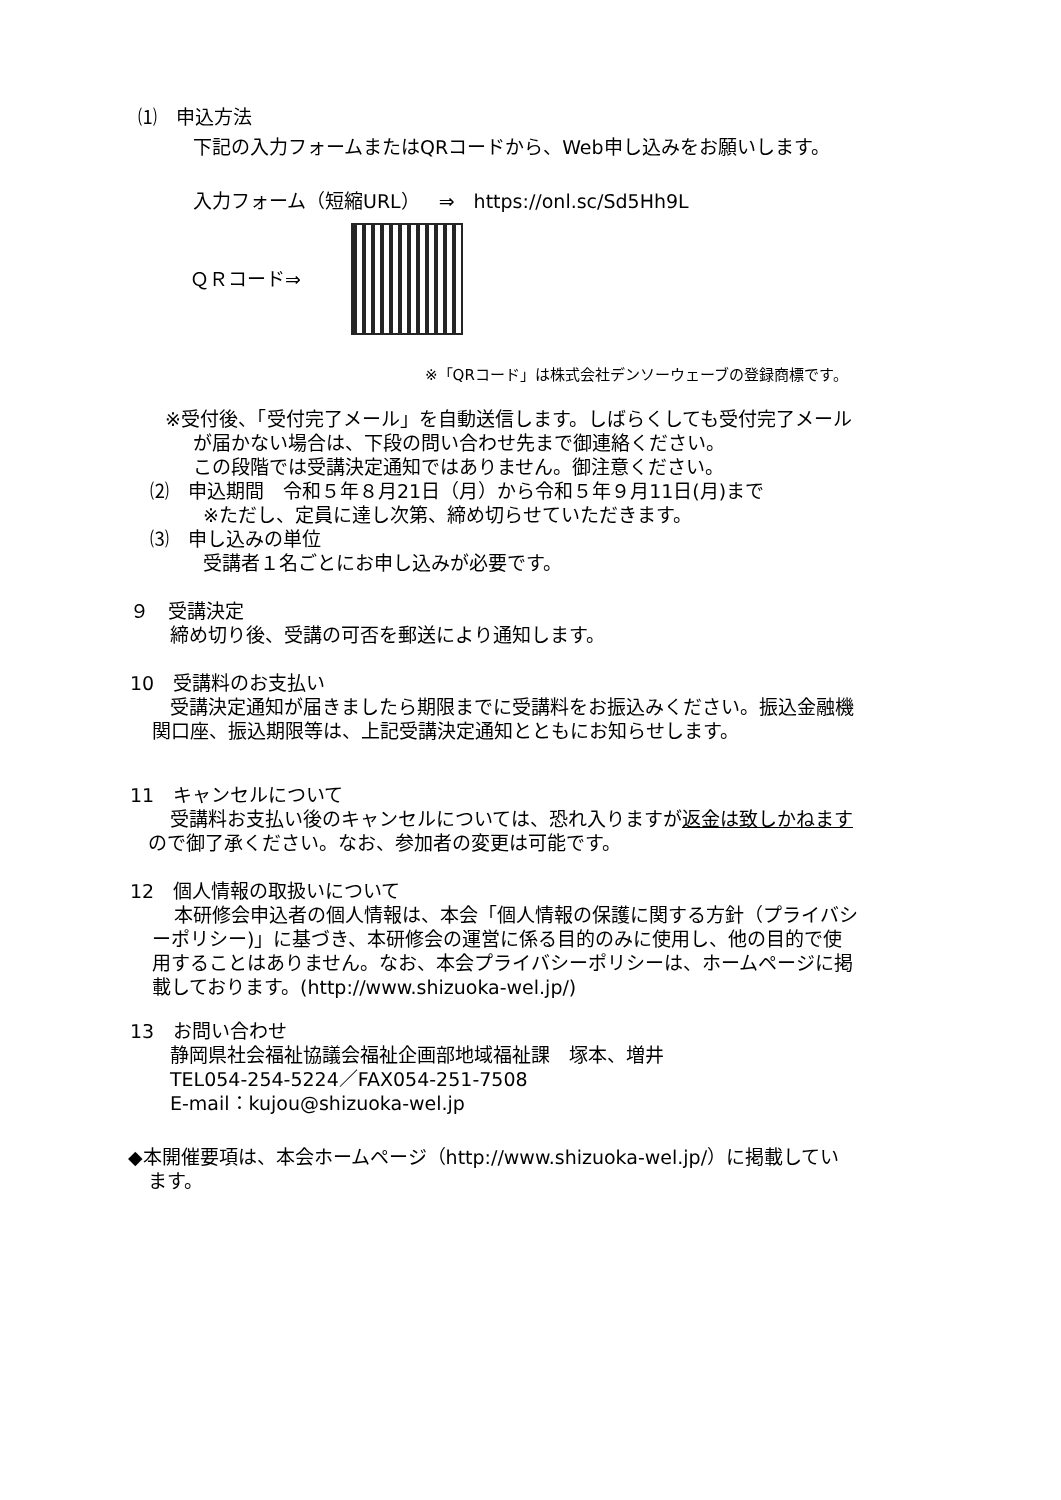⑴　申込方法
下記の入力フォームまたはQRコードから、Web申し込みをお願いします。
入力フォーム（短縮URL）　⇒　https://onl.sc/Sd5Hh9L
ＱＲコード⇒
※「QRコード」は株式会社デンソーウェーブの登録商標です。
※受付後、「受付完了メール」を自動送信します。しばらくしても受付完了メール
が届かない場合は、下段の問い合わせ先まで御連絡ください。
この段階では受講決定通知ではありません。御注意ください。
⑵　申込期間　令和５年８月21日（月）から令和５年９月11日(月)まで
※ただし、定員に達し次第、締め切らせていただきます。
⑶　申し込みの単位
受講者１名ごとにお申し込みが必要です。
９　受講決定
締め切り後、受講の可否を郵送により通知します。
10　受講料のお支払い
受講決定通知が届きましたら期限までに受講料をお振込みください。振込金融機
関口座、振込期限等は、上記受講決定通知とともにお知らせします。
11　キャンセルについて
受講料お支払い後のキャンセルについては、恐れ入りますが返金は致しかねます
ので御了承ください。なお、参加者の変更は可能です。
12　個人情報の取扱いについて
本研修会申込者の個人情報は、本会「個人情報の保護に関する方針（プライバシ
ーポリシー)」に基づき、本研修会の運営に係る目的のみに使用し、他の目的で使
用することはありません。なお、本会プライバシーポリシーは、ホームページに掲
載しております。(http://www.shizuoka-wel.jp/)
13　お問い合わせ
静岡県社会福祉協議会福祉企画部地域福祉課　塚本、増井
TEL054-254-5224／FAX054-251-7508
E-mail：kujou@shizuoka-wel.jp
◆本開催要項は、本会ホームページ（http://www.shizuoka-wel.jp/）に掲載してい
ます。